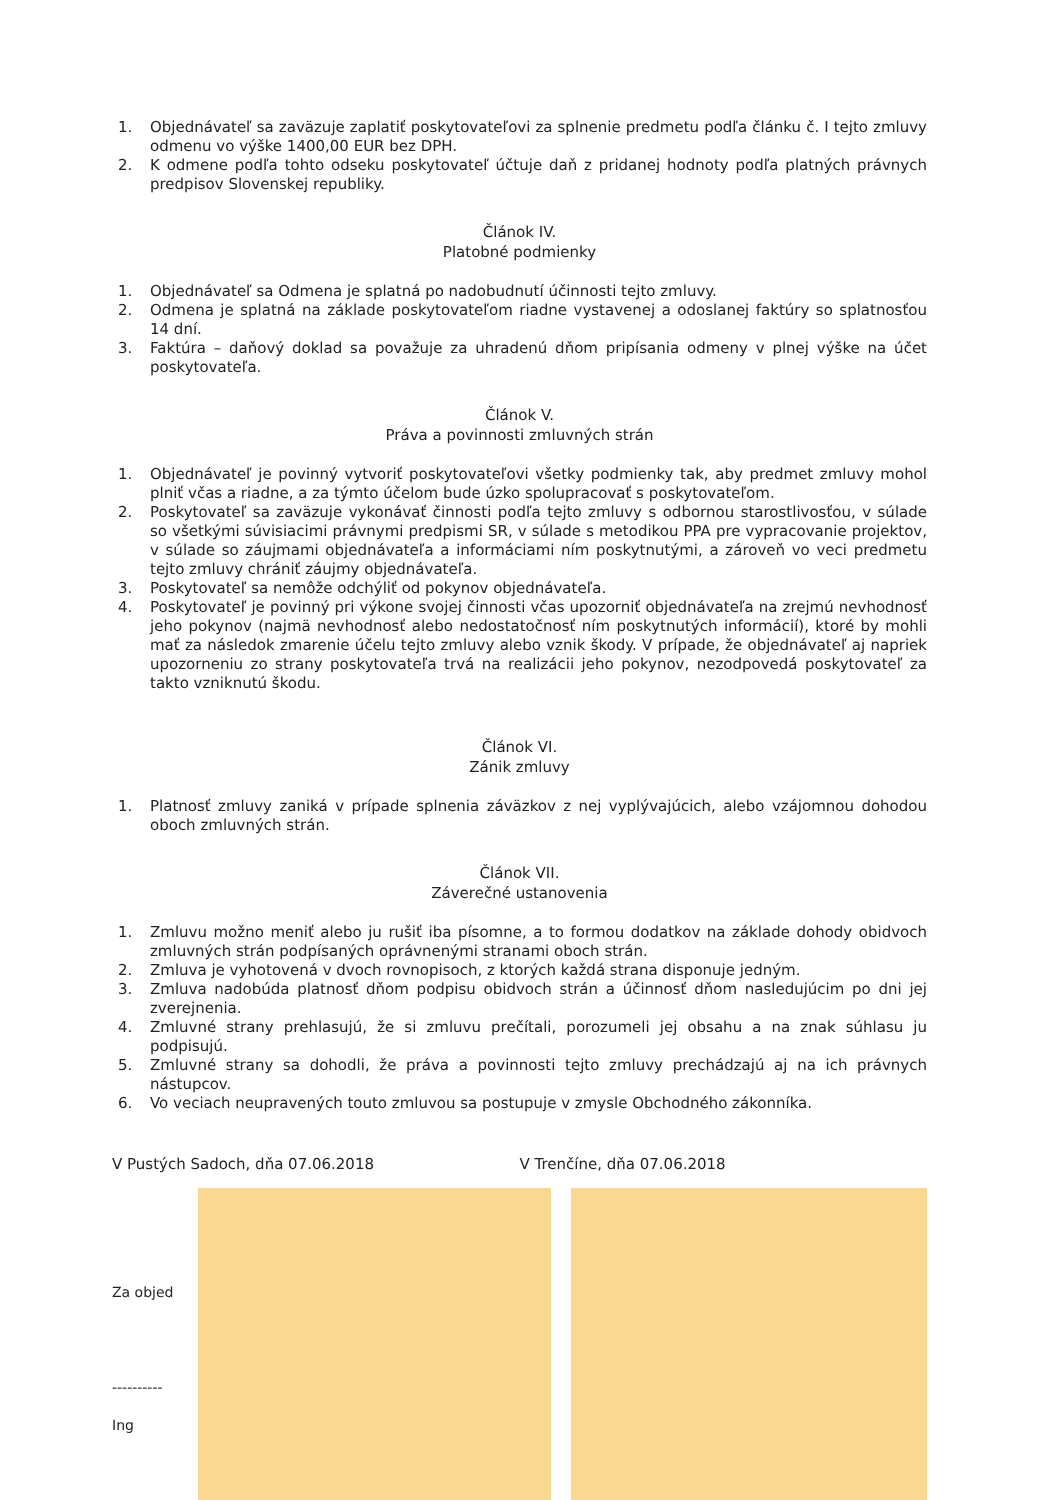1. Objednávateľ sa zaväzuje zaplatiť poskytovateľovi za splnenie predmetu podľa článku č. I tejto zmluvy odmenu vo výške 1400,00 EUR bez DPH.
2. K odmene podľa tohto odseku poskytovateľ účtuje daň z pridanej hodnoty podľa platných právnych predpisov Slovenskej republiky.
Článok IV.
Platobné podmienky
1. Objednávateľ sa Odmena je splatná po nadobudnutí účinnosti tejto zmluvy.
2. Odmena je splatná na základe poskytovateľom riadne vystavenej a odoslanej faktúry so splatnosťou 14 dní.
3. Faktúra – daňový doklad sa považuje za uhradenú dňom pripísania odmeny v plnej výške na účet poskytovateľa.
Článok V.
Práva a povinnosti zmluvných strán
1. Objednávateľ je povinný vytvoriť poskytovateľovi všetky podmienky tak, aby predmet zmluvy mohol plniť včas a riadne, a za týmto účelom bude úzko spolupracovať s poskytovateľom.
2. Poskytovateľ sa zaväzuje vykonávať činnosti podľa tejto zmluvy s odbornou starostlivosťou, v súlade so všetkými súvisiacimi právnymi predpismi SR, v súlade s metodikou PPA pre vypracovanie projektov, v súlade so záujmami objednávateľa a informáciami ním poskytnutými, a zároveň vo veci predmetu tejto zmluvy chrániť záujmy objednávateľa.
3. Poskytovateľ sa nemôže odchýliť od pokynov objednávateľa.
4. Poskytovateľ je povinný pri výkone svojej činnosti včas upozorniť objednávateľa na zrejmú nevhodnosť jeho pokynov (najmä nevhodnosť alebo nedostatočnosť ním poskytnutých informácií), ktoré by mohli mať za následok zmarenie účelu tejto zmluvy alebo vznik škody. V prípade, že objednávateľ aj napriek upozorneniu zo strany poskytovateľa trvá na realizácii jeho pokynov, nezodpovedá poskytovateľ za takto vzniknutú škodu.
Článok VI.
Zánik zmluvy
1. Platnosť zmluvy zaniká v prípade splnenia záväzkov z nej vyplývajúcich, alebo vzájomnou dohodou oboch zmluvných strán.
Článok VII.
Záverečné ustanovenia
1. Zmluvu možno meniť alebo ju rušiť iba písomne, a to formou dodatkov na základe dohody obidvoch zmluvných strán podpísaných oprávnenými stranami oboch strán.
2. Zmluva je vyhotovená v dvoch rovnopisoch, z ktorých každá strana disponuje jedným.
3. Zmluva nadobúda platnosť dňom podpisu obidvoch strán a účinnosť dňom nasledujúcim po dni jej zverejnenia.
4. Zmluvné strany prehlasujú, že si zmluvu prečítali, porozumeli jej obsahu a na znak súhlasu ju podpisujú.
5. Zmluvné strany sa dohodli, že práva a povinnosti tejto zmluvy prechádzajú aj na ich právnych nástupcov.
6. Vo veciach neupravených touto zmluvou sa postupuje v zmysle Obchodného zákonníka.
V Pustých Sadoch, dňa 07.06.2018 V Trenčíne, dňa 07.06.2018
Za objed
----------
Ing